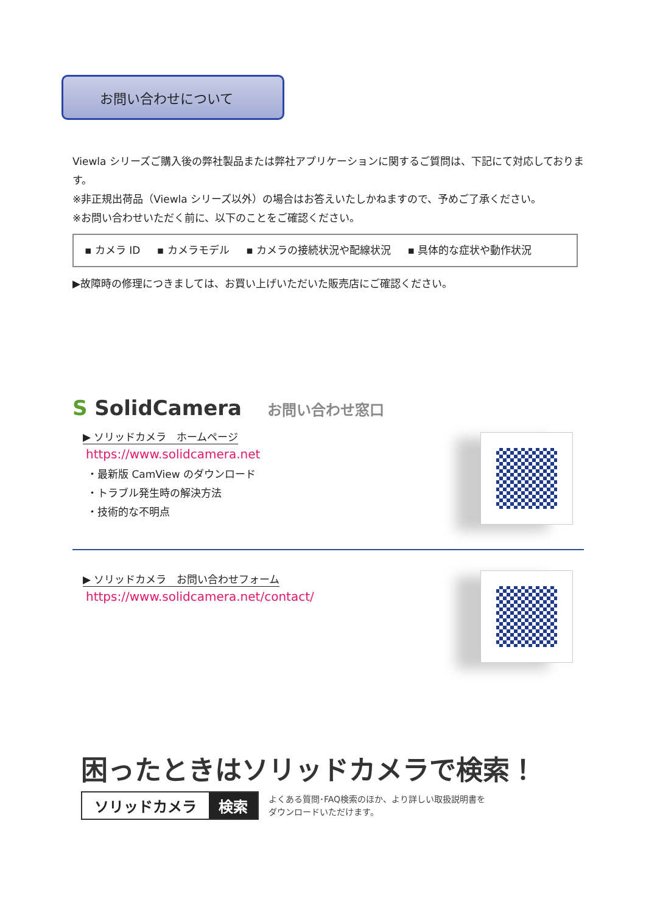お問い合わせについて
Viewla シリーズご購入後の弊社製品または弊社アプリケーションに関するご質問は、下記にて対応しております。
※非正規出荷品（Viewla シリーズ以外）の場合はお答えいたしかねますので、予めご了承ください。
※お問い合わせいただく前に、以下のことをご確認ください。
▪ カメラ ID ▪ カメラモデル ▪ カメラの接続状況や配線状況 ▪ 具体的な症状や動作状況
▶故障時の修理につきましては、お買い上げいただいた販売店にご確認ください。
S SolidCamera お問い合わせ窓口
▶ ソリッドカメラ　ホームページ
https://www.solidcamera.net
・最新版 CamView のダウンロード
・トラブル発生時の解決方法
・技術的な不明点
▶ ソリッドカメラ　お問い合わせフォーム
https://www.solidcamera.net/contact/
困ったときはソリッドカメラで検索！
ソリッドカメラ 検索
よくある質問･FAQ検索のほか、より詳しい取扱説明書を
ダウンロードいただけます。